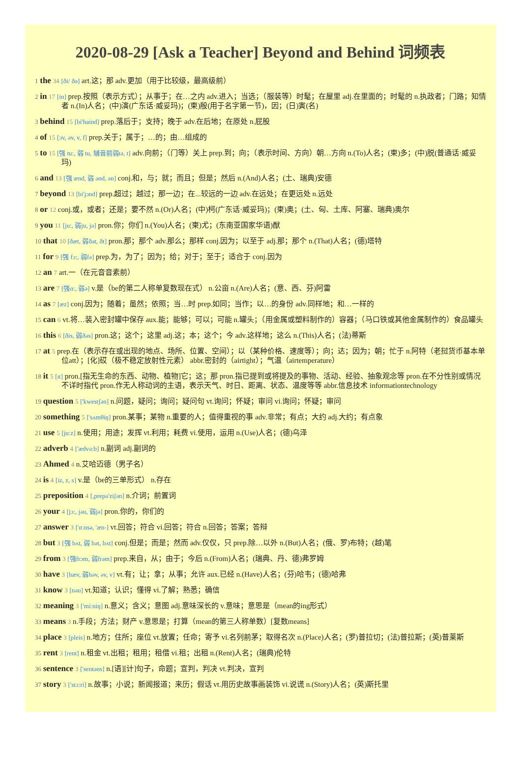2020-08-29 [Ask a Teacher] Beyond and Behind 词频表
1 the 34 [ði/ ðə] art.这；那 adv.更加（用于比较级，最高级前）
2 in 17 [in] prep.按照（表示方式）；从事于；在…之内 adv.进入；当选；（服装等）时髦；在屋里 adj.在里面的；时髦的 n.执政者；门路；知情者 n.(In)人名；(中)演(广东话·威妥玛)；(柬)殷(用于名字第一节)，因；(日)寅(名)
3 behind 15 [bi'haind] prep.落后于；支持；晚于 adv.在后地；在原处 n.屁股
4 of 15 [ɔv, əv, v, f] prep.关于；属于；…的；由…组成的
5 to 15 [强 tu:, 弱 tu, 辅音前弱tə, t] adv.向前；（门等）关上 prep.到；向；（表示时间、方向）朝…方向 n.(To)人名；(柬)多；(中)脱(普通话·威妥玛)
6 and 13 [强 ænd, 弱 ənd, ən] conj.和，与；就；而且；但是；然后 n.(And)人名；(土、瑞典)安德
7 beyond 13 [bi'jɔnd] prep.超过；越过；那一边；在...较远的一边 adv.在远处；在更远处 n.远处
8 or 12 conj.或，或者；还是；要不然 n.(Or)人名；(中)柯(广东话·威妥玛)；(柬)奥；(土、匈、土库、阿塞、瑞典)奥尔
9 you 11 [ju:, 弱ju, jə] pron.你；你们 n.(You)人名；(柬)尤；(东南亚国家华语)猷
10 that 10 [ðæt, 弱ðət, ðt] pron.那；那个 adv.那么；那样 conj.因为；以至于 adj.那；那个 n.(That)人名；(德)塔特
11 for 9 [强 fɔ:, 弱fə] prep.为，为了；因为；给；对于；至于；适合于 conj.因为
12 an 7 art.一（在元音音素前）
13 are 7 [强ɑ:, 弱ə] v.是（be的第二人称单复数现在式） n.公亩 n.(Are)人名；(意、西、芬)阿雷
14 as 7 [æz] conj.因为；随着；虽然；依照；当…时 prep.如同；当作；以…的身份 adv.同样地；和…一样的
15 can 6 vt.将…装入密封罐中保存 aux.能；能够；可以；可能 n.罐头；（用金属或塑料制作的）容器；（马口铁或其他金属制作的）食品罐头
16 this 6 [ðis, 弱ðəs] pron.这；这个；这里 adj.这；本；这个；今 adv.这样地；这么 n.(This)人名；(法)蒂斯
17 at 5 prep.在（表示存在或出现的地点、场所、位置、空间）；以（某种价格、速度等）；向；达；因为；朝；忙于 n.阿特（老挝货币基本单位att）；[化]砹（极不稳定放射性元素） abbr.密封的（airtight）；气温（airtemperature）
18 it 5 [ɪt] pron.[指无生命的东西、动物、植物]它；这；那 pron.指已提到或将提及的事物、活动、经验、抽象观念等 pron.在不分性别或情况不详时指代 pron.作无人称动词的主语，表示天气、时日、距离、状态、温度等等 abbr.信息技术 informationtechnology
19 question 5 ['kwestʃən] n.问题，疑问；询问；疑问句 vt.询问；怀疑；审问 vi.询问；怀疑；审问
20 something 5 ['sʌmθiŋ] pron.某事；某物 n.重要的人；值得重视的事 adv.非常；有点；大约 adj.大约；有点象
21 use 5 [ju:z] n.使用；用途；发挥 vt.利用；耗费 vi.使用，运用 n.(Use)人名；(德)乌泽
22 adverb 4 ['ædvə:b] n.副词 adj.副词的
23 Ahmed 4 n.艾哈迈德（男子名）
24 is 4 [iz, z, s] v.是（be的三单形式） n.存在
25 preposition 4 [,prepə'ziʃən] n.介词；前置词
26 your 4 [jɔ:, jəu, 弱jə] pron.你的，你们的
27 answer 3 ['ɑ:nsə, 'æn-] vt.回答；符合 vi.回答；符合 n.回答；答案；答辩
28 but 3 [强 bʌt, 弱 bət, bʌt] conj.但是；而是；然而 adv.仅仅，只 prep.除…以外 n.(But)人名；(俄、罗)布特；(越)笔
29 from 3 [强frɔm, 弱frəm] prep.来自，从；由于；今后 n.(From)人名；(瑞典、丹、德)弗罗姆
30 have 3 [hæv, 弱həv, əv, v] vt.有；让；拿；从事；允许 aux.已经 n.(Have)人名；(芬)哈韦；(德)哈弗
31 know 3 [nəu] vt.知道；认识；懂得 vi.了解；熟悉；确信
32 meaning 3 ['mi:niŋ] n.意义；含义；意图 adj.意味深长的 v.意味；意思是（mean的ing形式）
33 means 3 n.手段；方法；财产 v.意思是；打算（mean的第三人称单数）[复数means]
34 place 3 [pleis] n.地方；住所；座位 vt.放置；任命；寄予 vi.名列前茅；取得名次 n.(Place)人名；(罗)普拉切；(法)普拉斯；(英)普莱斯
35 rent 3 [rent] n.租金 vt.出租；租用；租借 vi.租；出租 n.(Rent)人名；(瑞典)伦特
36 sentence 3 ['sentəns] n.[语][计]句子，命题；宣判，判决 vt.判决，宣判
37 story 3 ['stɔ:ri] n.故事；小说；新闻报道；来历；假话 vt.用历史故事画装饰 vi.说谎 n.(Story)人名；(英)斯托里